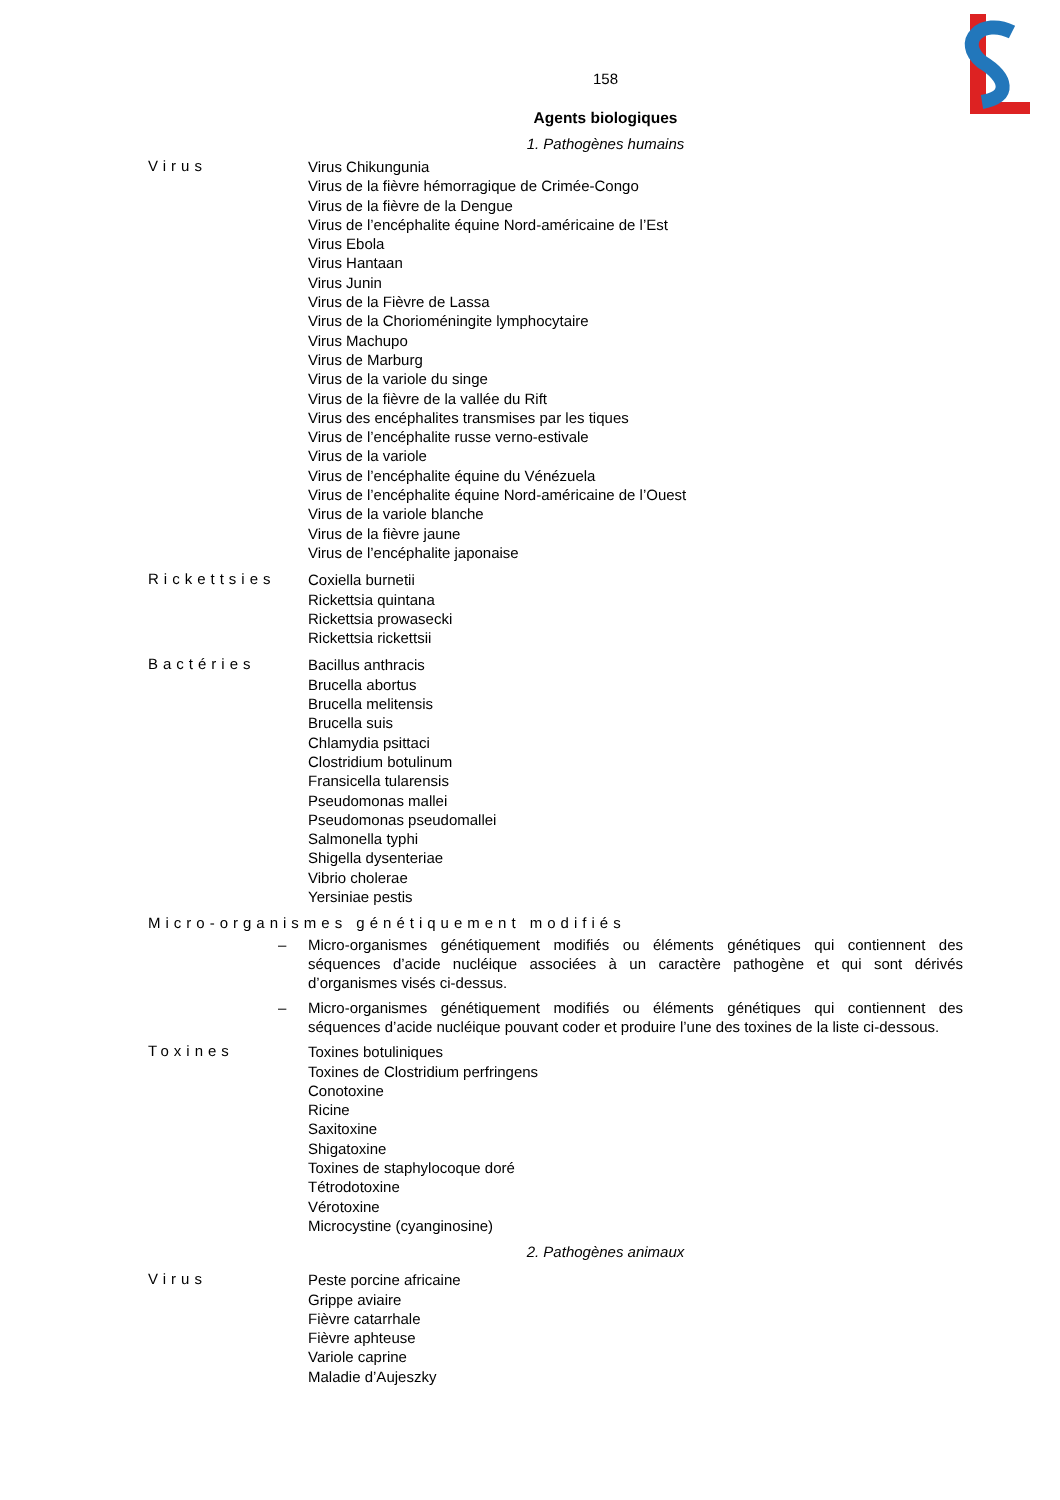158
Agents biologiques
1. Pathogènes humains
Virus
Virus Chikungunia
Virus de la fièvre hémorragique de Crimée-Congo
Virus de la fièvre de la Dengue
Virus de l’encéphalite équine Nord-américaine de l’Est
Virus Ebola
Virus Hantaan
Virus Junin
Virus de la Fièvre de Lassa
Virus de la Chorioméningite lymphocytaire
Virus Machupo
Virus de Marburg
Virus de la variole du singe
Virus de la fièvre de la vallée du Rift
Virus des encéphalites transmises par les tiques
Virus de l’encéphalite russe verno-estivale
Virus de la variole
Virus de l’encéphalite équine du Vénézuela
Virus de l’encéphalite équine Nord-américaine de l’Ouest
Virus de la variole blanche
Virus de la fièvre jaune
Virus de l’encéphalite japonaise
Rickettsies
Coxiella burnetii
Rickettsia quintana
Rickettsia prowasecki
Rickettsia rickettsii
Bactéries
Bacillus anthracis
Brucella abortus
Brucella melitensis
Brucella suis
Chlamydia psittaci
Clostridium botulinum
Fransicella tularensis
Pseudomonas mallei
Pseudomonas pseudomallei
Salmonella typhi
Shigella dysenteriae
Vibrio cholerae
Yersiniae pestis
Micro-organismes génétiquement modifiés
– Micro-organismes génétiquement modifiés ou éléments génétiques qui contiennent des séquences d’acide nucléique associées à un caractère pathogène et qui sont dérivés d’organismes visés ci-dessus.
– Micro-organismes génétiquement modifiés ou éléments génétiques qui contiennent des séquences d’acide nucléique pouvant coder et produire l’une des toxines de la liste ci-dessous.
Toxines
Toxines botuliniques
Toxines de Clostridium perfringens
Conotoxine
Ricine
Saxitoxine
Shigatoxine
Toxines de staphylocoque doré
Tétrodotoxine
Vérotoxine
Microcystine (cyanginosine)
2. Pathogènes animaux
Virus
Peste porcine africaine
Grippe aviaire
Fièvre catarrhale
Fièvre aphteuse
Variole caprine
Maladie d’Aujeszky